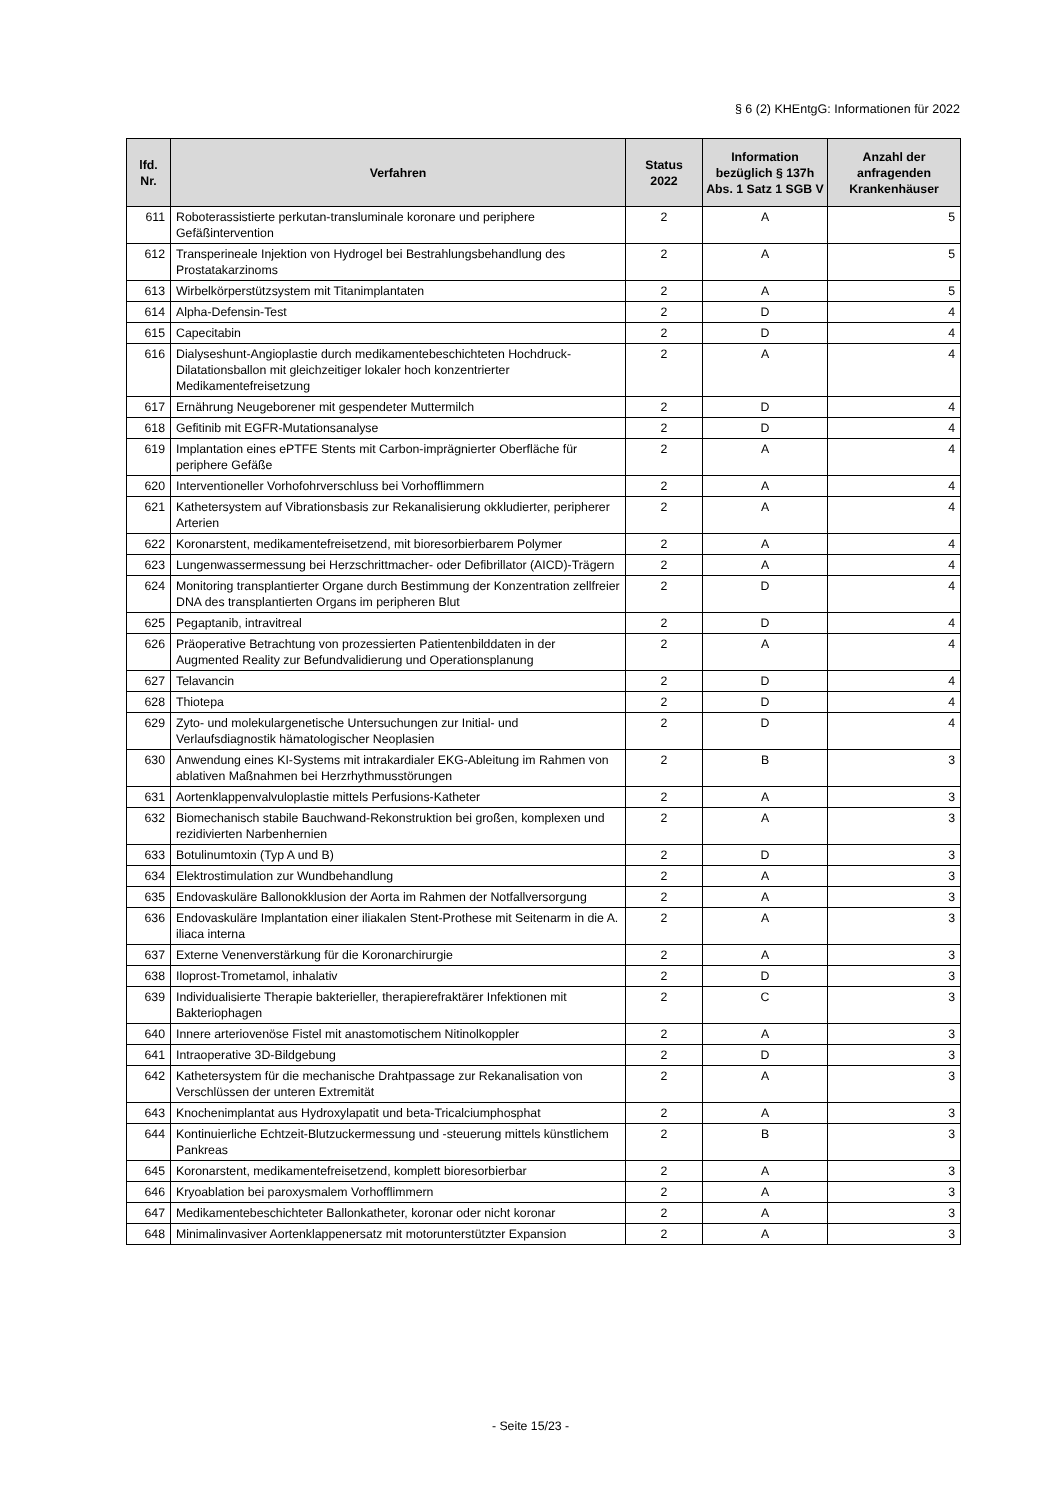§ 6 (2) KHEntgG: Informationen für 2022
| lfd. Nr. | Verfahren | Status 2022 | Information bezüglich § 137h Abs. 1 Satz 1 SGB V | Anzahl der anfragenden Krankenhäuser |
| --- | --- | --- | --- | --- |
| 611 | Roboterassistierte perkutan-transluminale koronare und periphere Gefäßintervention | 2 | A | 5 |
| 612 | Transperineale Injektion von Hydrogel bei Bestrahlungsbehandlung des Prostatakarzinoms | 2 | A | 5 |
| 613 | Wirbelkörperstützsystem mit Titanimplantaten | 2 | A | 5 |
| 614 | Alpha-Defensin-Test | 2 | D | 4 |
| 615 | Capecitabin | 2 | D | 4 |
| 616 | Dialyseshunt-Angioplastie durch medikamentebeschichteten Hochdruck-Dilatationsballon mit gleichzeitiger lokaler hoch konzentrierter Medikamentefreisetzung | 2 | A | 4 |
| 617 | Ernährung Neugeborener mit gespendeter Muttermilch | 2 | D | 4 |
| 618 | Gefitinib mit EGFR-Mutationsanalyse | 2 | D | 4 |
| 619 | Implantation eines ePTFE Stents mit Carbon-imprägnierter Oberfläche für periphere Gefäße | 2 | A | 4 |
| 620 | Interventioneller Vorhofohrverschluss bei Vorhofflimmern | 2 | A | 4 |
| 621 | Kathetersystem auf Vibrationsbasis zur Rekanalisierung okkludierter, peripherer Arterien | 2 | A | 4 |
| 622 | Koronarstent, medikamentefreisetzend, mit bioresorbierbarem Polymer | 2 | A | 4 |
| 623 | Lungenwassermessung bei Herzschrittmacher- oder Defibrillator (AICD)-Trägern | 2 | A | 4 |
| 624 | Monitoring transplantierter Organe durch Bestimmung der Konzentration zellfreier DNA des transplantierten Organs im peripheren Blut | 2 | D | 4 |
| 625 | Pegaptanib, intravitreal | 2 | D | 4 |
| 626 | Präoperative Betrachtung von prozessierten Patientenbilddaten in der Augmented Reality zur Befundvalidierung und Operationsplanung | 2 | A | 4 |
| 627 | Telavancin | 2 | D | 4 |
| 628 | Thiotepa | 2 | D | 4 |
| 629 | Zyto- und molekulargenetische Untersuchungen zur Initial- und Verlaufsdiagnostik hämatologischer Neoplasien | 2 | D | 4 |
| 630 | Anwendung eines KI-Systems mit intrakardialer EKG-Ableitung im Rahmen von ablativen Maßnahmen bei Herzrhythmusstörungen | 2 | B | 3 |
| 631 | Aortenklappenvalvuloplastie mittels Perfusions-Katheter | 2 | A | 3 |
| 632 | Biomechanisch stabile Bauchwand-Rekonstruktion bei großen, komplexen und rezidivierten Narbenhernien | 2 | A | 3 |
| 633 | Botulinumtoxin (Typ A und B) | 2 | D | 3 |
| 634 | Elektrostimulation zur Wundbehandlung | 2 | A | 3 |
| 635 | Endovaskuläre Ballonokklusion der Aorta im Rahmen der Notfallversorgung | 2 | A | 3 |
| 636 | Endovaskuläre Implantation einer iliakalen Stent-Prothese mit Seitenarm in die A. iliaca interna | 2 | A | 3 |
| 637 | Externe Venenverstärkung für die Koronarchirurgie | 2 | A | 3 |
| 638 | Iloprost-Trometamol, inhalativ | 2 | D | 3 |
| 639 | Individualisierte Therapie bakterieller, therapierefraktärer Infektionen mit Bakteriophagen | 2 | C | 3 |
| 640 | Innere arteriovenöse Fistel mit anastomotischem Nitinolkoppler | 2 | A | 3 |
| 641 | Intraoperative 3D-Bildgebung | 2 | D | 3 |
| 642 | Kathetersystem für die mechanische Drahtpassage zur Rekanalisation von Verschlüssen der unteren Extremität | 2 | A | 3 |
| 643 | Knochenimplantat aus Hydroxylapatit und beta-Tricalciumphosphat | 2 | A | 3 |
| 644 | Kontinuierliche Echtzeit-Blutzuckermessung und -steuerung mittels künstlichem Pankreas | 2 | B | 3 |
| 645 | Koronarstent, medikamentefreisetzend, komplett bioresorbierbar | 2 | A | 3 |
| 646 | Kryoablation bei paroxysmalem Vorhofflimmern | 2 | A | 3 |
| 647 | Medikamentebeschichteter Ballonkatheter, koronar oder nicht koronar | 2 | A | 3 |
| 648 | Minimalinvasiver Aortenklappenersatz mit motorunterstützter Expansion | 2 | A | 3 |
- Seite 15/23 -